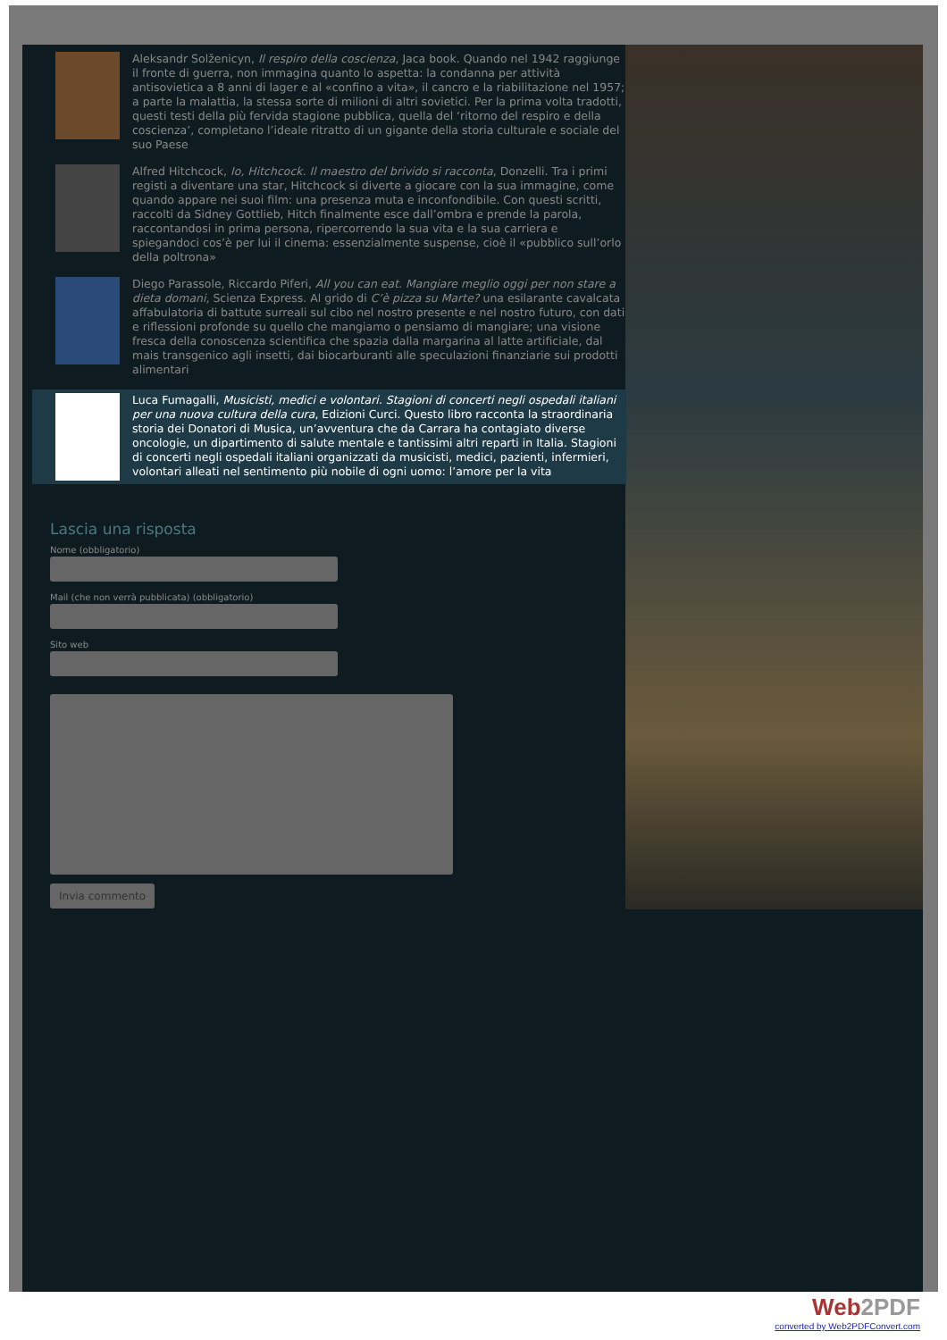Aleksandr Solženicyn, Il respiro della coscienza, Jaca book. Quando nel 1942 raggiunge il fronte di guerra, non immagina quanto lo aspetta: la condanna per attività antisovietica a 8 anni di lager e al «confino a vita», il cancro e la riabilitazione nel 1957; a parte la malattia, la stessa sorte di milioni di altri sovietici. Per la prima volta tradotti, questi testi della più fervida stagione pubblica, quella del ‘ritorno del respiro e della coscienza’, completano l’ideale ritratto di un gigante della storia culturale e sociale del suo Paese
Alfred Hitchcock, Io, Hitchcock. Il maestro del brivido si racconta, Donzelli. Tra i primi registi a diventare una star, Hitchcock si diverte a giocare con la sua immagine, come quando appare nei suoi film: una presenza muta e inconfondibile. Con questi scritti, raccolti da Sidney Gottlieb, Hitch finalmente esce dall’ombra e prende la parola, raccontandosi in prima persona, ripercorrendo la sua vita e la sua carriera e spiegandoci cos’è per lui il cinema: essenzialmente suspense, cioè il «pubblico sull’orlo della poltrona»
Diego Parassole, Riccardo Piferi, All you can eat. Mangiare meglio oggi per non stare a dieta domani, Scienza Express. Al grido di C’è pizza su Marte? una esilarante cavalcata affabulatoria di battute surreali sul cibo nel nostro presente e nel nostro futuro, con dati e riflessioni profonde su quello che mangiamo o pensiamo di mangiare; una visione fresca della conoscenza scientifica che spazia dalla margarina al latte artificiale, dal mais transgenico agli insetti, dai biocarburanti alle speculazioni finanziarie sui prodotti alimentari
Luca Fumagalli, Musicisti, medici e volontari. Stagioni di concerti negli ospedali italiani per una nuova cultura della cura, Edizioni Curci. Questo libro racconta la straordinaria storia dei Donatori di Musica, un’avventura che da Carrara ha contagiato diverse oncologie, un dipartimento di salute mentale e tantissimi altri reparti in Italia. Stagioni di concerti negli ospedali italiani organizzati da musicisti, medici, pazienti, infermieri, volontari alleati nel sentimento più nobile di ogni uomo: l’amore per la vita
Lascia una risposta
Nome (obbligatorio)
Mail (che non verrà pubblicata) (obbligatorio)
Sito web
Invia commento
Web2PDF
converted by Web2PDFConvert.com